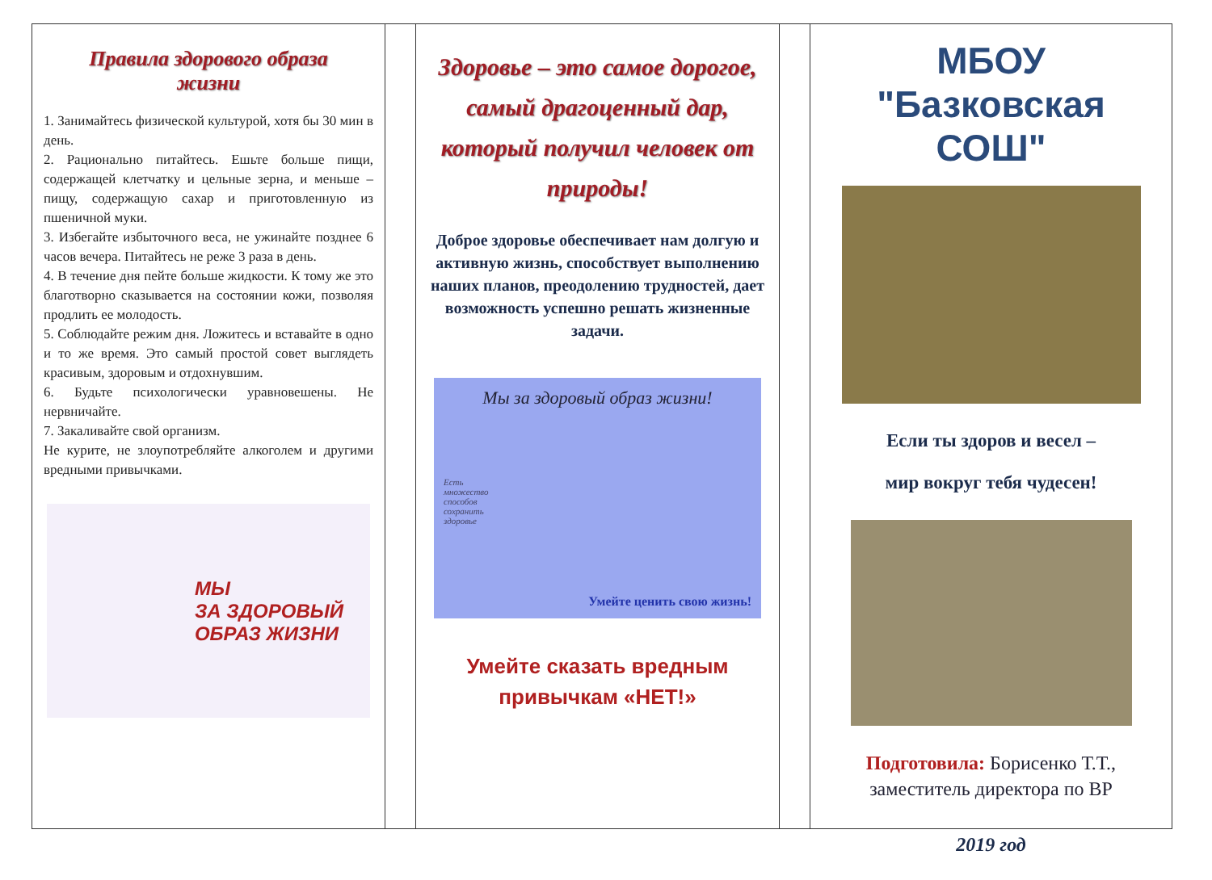Правила здорового образа
жизни
1. Занимайтесь физической культурой, хотя бы 30 мин в день.
2. Рационально питайтесь. Ешьте больше пищи, содержащей клетчатку и цельные зерна, и меньше – пищу, содержащую сахар и приготовленную из пшеничной муки.
3. Избегайте избыточного веса, не ужинайте позднее 6 часов вечера. Питайтесь не реже 3 раза в день.
4. В течение дня пейте больше жидкости. К тому же это благотворно сказывается на состоянии кожи, позволяя продлить ее молодость.
5. Соблюдайте режим дня. Ложитесь и вставайте в одно и то же время. Это самый простой совет выглядеть красивым, здоровым и отдохнувшим.
6. Будьте психологически уравновешены. Не нервничайте.
7. Закаливайте свой организм.
Не курите, не злоупотребляйте алкоголем и другими вредными привычками.
МЫ
ЗА ЗДОРОВЫЙ
ОБРАЗ ЖИЗНИ
Здоровье – это самое дорогое, самый драгоценный дар, который получил человек от природы!
Доброе здоровье обеспечивает нам долгую и активную жизнь, способствует выполнению наших планов, преодолению трудностей, дает возможность успешно решать жизненные задачи.
Мы за здоровый образ жизни!
Есть
множество
способов
сохранить
здоровье
Умейте ценить свою жизнь!
Умейте сказать вредным привычкам «НЕТ!»
МБОУ "Базковская СОШ"
Если ты здоров и весел –
мир вокруг тебя чудесен!
Подготовила: Борисенко Т.Т., заместитель директора по ВР
2019 год